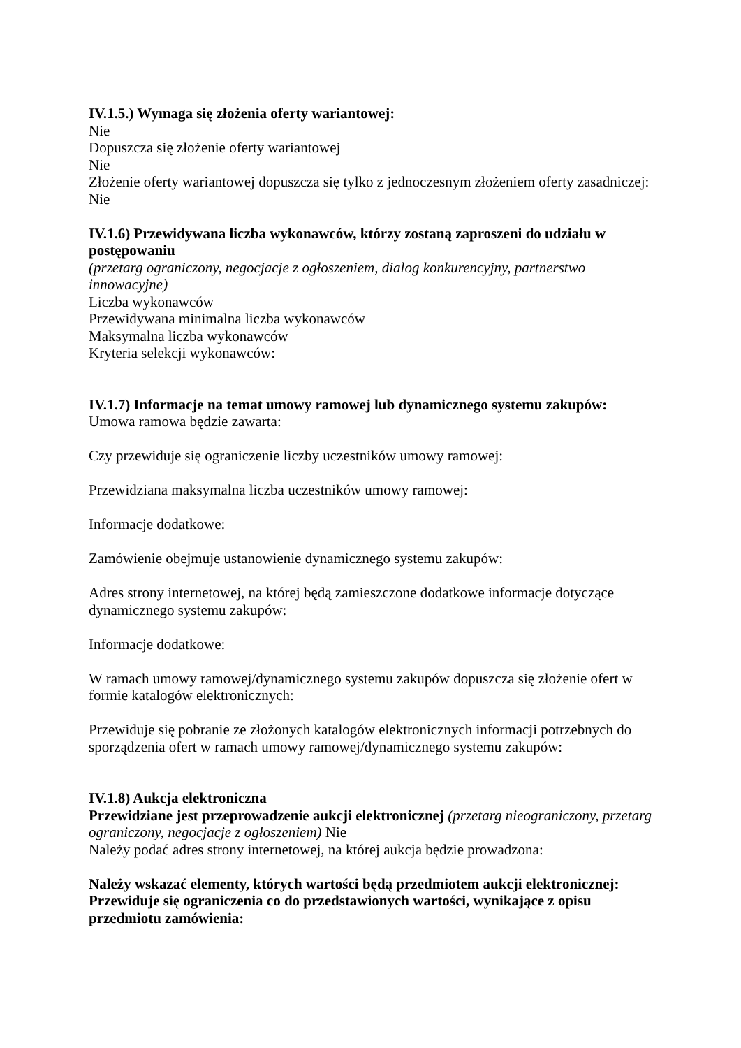IV.1.5.) Wymaga się złożenia oferty wariantowej:
Nie
Dopuszcza się złożenie oferty wariantowej
Nie
Złożenie oferty wariantowej dopuszcza się tylko z jednoczesnym złożeniem oferty zasadniczej:
Nie
IV.1.6) Przewidywana liczba wykonawców, którzy zostaną zaproszeni do udziału w postępowaniu
(przetarg ograniczony, negocjacje z ogłoszeniem, dialog konkurencyjny, partnerstwo innowacyjne)
Liczba wykonawców
Przewidywana minimalna liczba wykonawców
Maksymalna liczba wykonawców
Kryteria selekcji wykonawców:
IV.1.7) Informacje na temat umowy ramowej lub dynamicznego systemu zakupów:
Umowa ramowa będzie zawarta:
Czy przewiduje się ograniczenie liczby uczestników umowy ramowej:
Przewidziana maksymalna liczba uczestników umowy ramowej:
Informacje dodatkowe:
Zamówienie obejmuje ustanowienie dynamicznego systemu zakupów:
Adres strony internetowej, na której będą zamieszczone dodatkowe informacje dotyczące dynamicznego systemu zakupów:
Informacje dodatkowe:
W ramach umowy ramowej/dynamicznego systemu zakupów dopuszcza się złożenie ofert w formie katalogów elektronicznych:
Przewiduje się pobranie ze złożonych katalogów elektronicznych informacji potrzebnych do sporządzenia ofert w ramach umowy ramowej/dynamicznego systemu zakupów:
IV.1.8) Aukcja elektroniczna
Przewidziane jest przeprowadzenie aukcji elektronicznej (przetarg nieograniczony, przetarg ograniczony, negocjacje z ogłoszeniem) Nie
Należy podać adres strony internetowej, na której aukcja będzie prowadzona:
Należy wskazać elementy, których wartości będą przedmiotem aukcji elektronicznej:
Przewiduje się ograniczenia co do przedstawionych wartości, wynikające z opisu przedmiotu zamówienia: